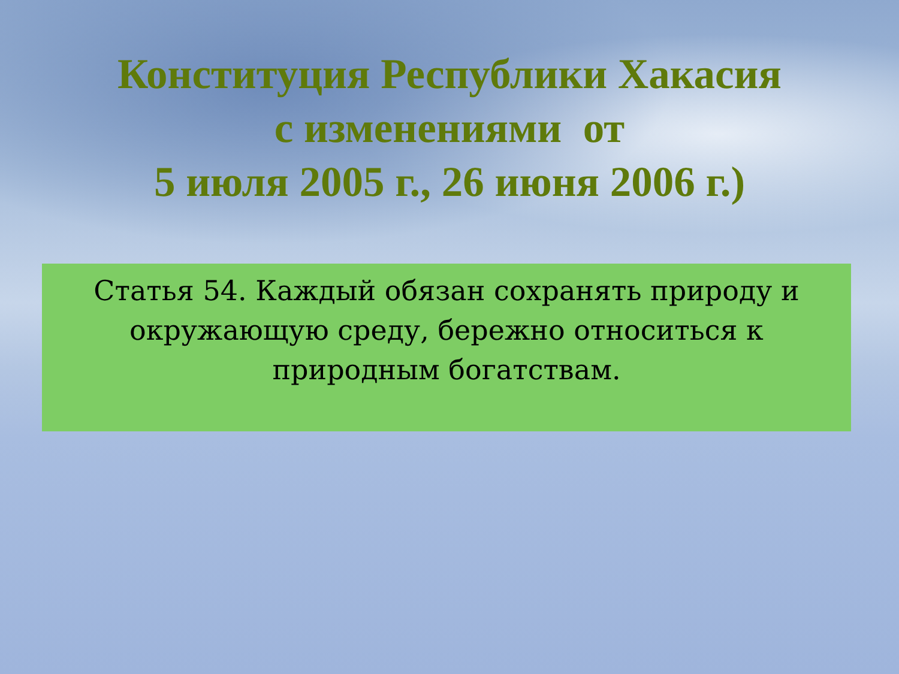Конституция Республики Хакасия
с изменениями от
5 июля 2005 г., 26 июня 2006 г.)
Статья 54. Каждый обязан сохранять природу и
окружающую среду, бережно относиться к
природным богатствам.